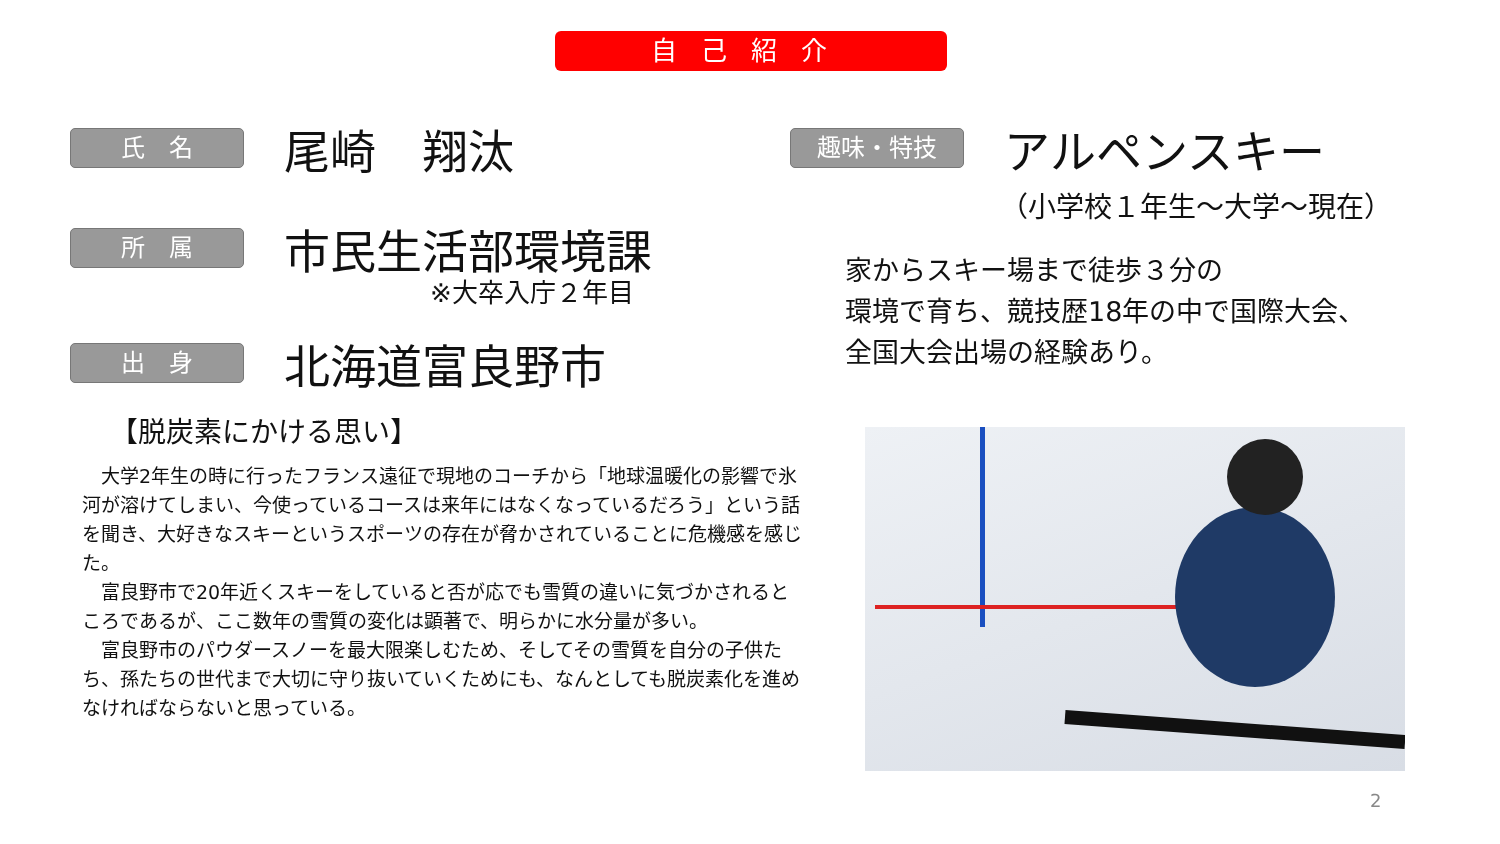自己紹介
氏　名 尾崎　翔汰
所　属 市民生活部環境課
※大卒入庁２年目
出　身 北海道富良野市
趣味・特技 アルペンスキー
（小学校１年生～大学～現在）
家からスキー場まで徒歩３分の
環境で育ち、競技歴18年の中で国際大会、
全国大会出場の経験あり。
【脱炭素にかける思い】
　大学2年生の時に行ったフランス遠征で現地のコーチから「地球温暖化の影響で氷河が溶けてしまい、今使っているコースは来年にはなくなっているだろう」という話を聞き、大好きなスキーというスポーツの存在が脅かされていることに危機感を感じた。
　富良野市で20年近くスキーをしていると否が応でも雪質の違いに気づかされるところであるが、ここ数年の雪質の変化は顕著で、明らかに水分量が多い。
　富良野市のパウダースノーを最大限楽しむため、そしてその雪質を自分の子供たち、孫たちの世代まで大切に守り抜いていくためにも、なんとしても脱炭素化を進めなければならないと思っている。
2